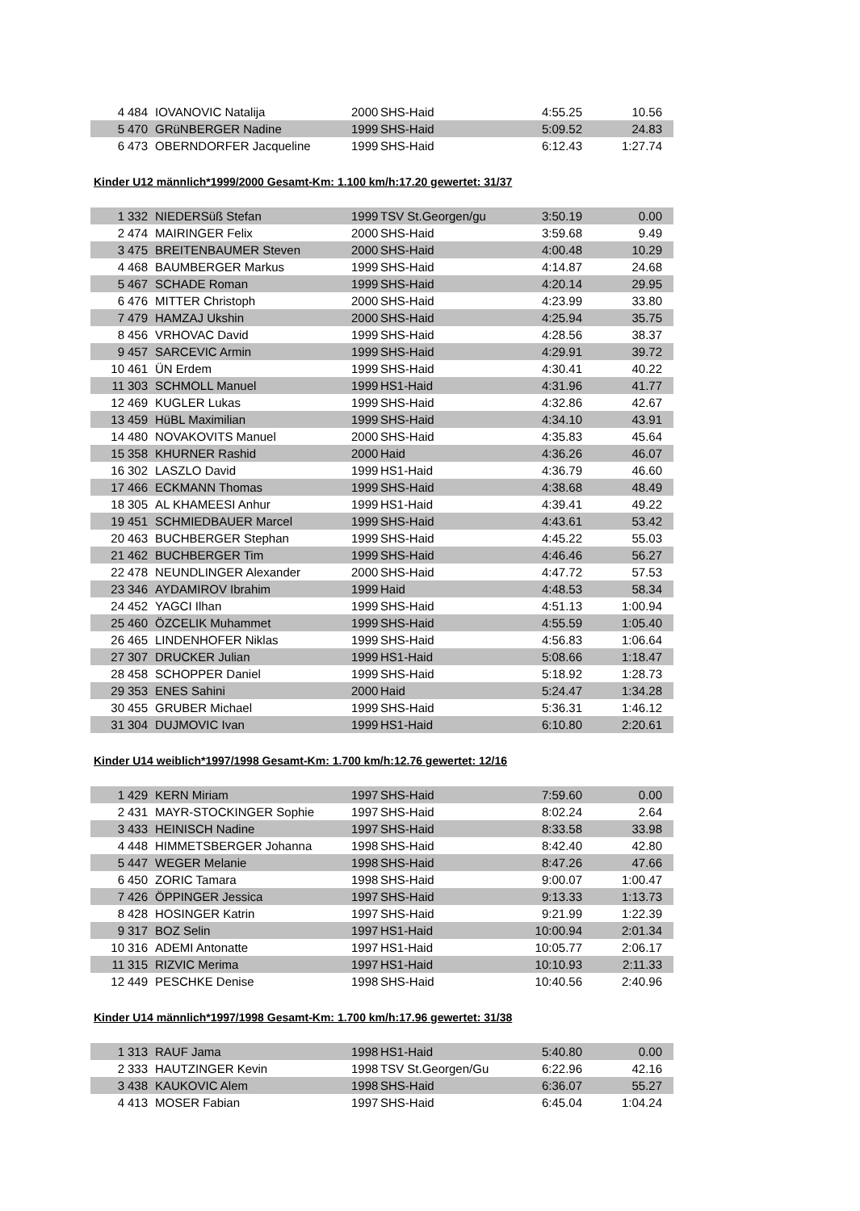| 4 | 484 | IOVANOVIC Natalija | 2000 | SHS-Haid | 4:55.25 | 10.56 |
| 5 | 470 | GRüNBERGER Nadine | 1999 | SHS-Haid | 5:09.52 | 24.83 |
| 6 | 473 | OBERNDORFER Jacqueline | 1999 | SHS-Haid | 6:12.43 | 1:27.74 |
Kinder U12 männlich*1999/2000 Gesamt-Km: 1.100 km/h:17.20 gewertet: 31/37
| 1 | 332 | NIEDERSüß Stefan | 1999 | TSV St.Georgen/gu | 3:50.19 | 0.00 |
| 2 | 474 | MAIRINGER Felix | 2000 | SHS-Haid | 3:59.68 | 9.49 |
| 3 | 475 | BREITENBAUMER Steven | 2000 | SHS-Haid | 4:00.48 | 10.29 |
| 4 | 468 | BAUMBERGER Markus | 1999 | SHS-Haid | 4:14.87 | 24.68 |
| 5 | 467 | SCHADE Roman | 1999 | SHS-Haid | 4:20.14 | 29.95 |
| 6 | 476 | MITTER Christoph | 2000 | SHS-Haid | 4:23.99 | 33.80 |
| 7 | 479 | HAMZAJ Ukshin | 2000 | SHS-Haid | 4:25.94 | 35.75 |
| 8 | 456 | VRHOVAC David | 1999 | SHS-Haid | 4:28.56 | 38.37 |
| 9 | 457 | SARCEVIC Armin | 1999 | SHS-Haid | 4:29.91 | 39.72 |
| 10 | 461 | ÜN Erdem | 1999 | SHS-Haid | 4:30.41 | 40.22 |
| 11 | 303 | SCHMOLL Manuel | 1999 | HS1-Haid | 4:31.96 | 41.77 |
| 12 | 469 | KUGLER Lukas | 1999 | SHS-Haid | 4:32.86 | 42.67 |
| 13 | 459 | HüBL Maximilian | 1999 | SHS-Haid | 4:34.10 | 43.91 |
| 14 | 480 | NOVAKOVITS Manuel | 2000 | SHS-Haid | 4:35.83 | 45.64 |
| 15 | 358 | KHURNER Rashid | 2000 | Haid | 4:36.26 | 46.07 |
| 16 | 302 | LASZLO David | 1999 | HS1-Haid | 4:36.79 | 46.60 |
| 17 | 466 | ECKMANN Thomas | 1999 | SHS-Haid | 4:38.68 | 48.49 |
| 18 | 305 | AL KHAMEESI Anhur | 1999 | HS1-Haid | 4:39.41 | 49.22 |
| 19 | 451 | SCHMIEDBAUER Marcel | 1999 | SHS-Haid | 4:43.61 | 53.42 |
| 20 | 463 | BUCHBERGER Stephan | 1999 | SHS-Haid | 4:45.22 | 55.03 |
| 21 | 462 | BUCHBERGER Tim | 1999 | SHS-Haid | 4:46.46 | 56.27 |
| 22 | 478 | NEUNDLINGER Alexander | 2000 | SHS-Haid | 4:47.72 | 57.53 |
| 23 | 346 | AYDAMIROV Ibrahim | 1999 | Haid | 4:48.53 | 58.34 |
| 24 | 452 | YAGCI Ilhan | 1999 | SHS-Haid | 4:51.13 | 1:00.94 |
| 25 | 460 | ÖZCELIK Muhammet | 1999 | SHS-Haid | 4:55.59 | 1:05.40 |
| 26 | 465 | LINDENHOFER Niklas | 1999 | SHS-Haid | 4:56.83 | 1:06.64 |
| 27 | 307 | DRUCKER Julian | 1999 | HS1-Haid | 5:08.66 | 1:18.47 |
| 28 | 458 | SCHOPPER Daniel | 1999 | SHS-Haid | 5:18.92 | 1:28.73 |
| 29 | 353 | ENES Sahini | 2000 | Haid | 5:24.47 | 1:34.28 |
| 30 | 455 | GRUBER Michael | 1999 | SHS-Haid | 5:36.31 | 1:46.12 |
| 31 | 304 | DUJMOVIC Ivan | 1999 | HS1-Haid | 6:10.80 | 2:20.61 |
Kinder U14 weiblich*1997/1998 Gesamt-Km: 1.700 km/h:12.76 gewertet: 12/16
| 1 | 429 | KERN Miriam | 1997 | SHS-Haid | 7:59.60 | 0.00 |
| 2 | 431 | MAYR-STOCKINGER Sophie | 1997 | SHS-Haid | 8:02.24 | 2.64 |
| 3 | 433 | HEINISCH Nadine | 1997 | SHS-Haid | 8:33.58 | 33.98 |
| 4 | 448 | HIMMETSBERGER Johanna | 1998 | SHS-Haid | 8:42.40 | 42.80 |
| 5 | 447 | WEGER Melanie | 1998 | SHS-Haid | 8:47.26 | 47.66 |
| 6 | 450 | ZORIC Tamara | 1998 | SHS-Haid | 9:00.07 | 1:00.47 |
| 7 | 426 | ÖPPINGER Jessica | 1997 | SHS-Haid | 9:13.33 | 1:13.73 |
| 8 | 428 | HOSINGER Katrin | 1997 | SHS-Haid | 9:21.99 | 1:22.39 |
| 9 | 317 | BOZ Selin | 1997 | HS1-Haid | 10:00.94 | 2:01.34 |
| 10 | 316 | ADEMI Antonatte | 1997 | HS1-Haid | 10:05.77 | 2:06.17 |
| 11 | 315 | RIZVIC Merima | 1997 | HS1-Haid | 10:10.93 | 2:11.33 |
| 12 | 449 | PESCHKE Denise | 1998 | SHS-Haid | 10:40.56 | 2:40.96 |
Kinder U14 männlich*1997/1998 Gesamt-Km: 1.700 km/h:17.96 gewertet: 31/38
| 1 | 313 | RAUF Jama | 1998 | HS1-Haid | 5:40.80 | 0.00 |
| 2 | 333 | HAUTZINGER Kevin | 1998 | TSV St.Georgen/Gu | 6:22.96 | 42.16 |
| 3 | 438 | KAUKOVIC Alem | 1998 | SHS-Haid | 6:36.07 | 55.27 |
| 4 | 413 | MOSER Fabian | 1997 | SHS-Haid | 6:45.04 | 1:04.24 |